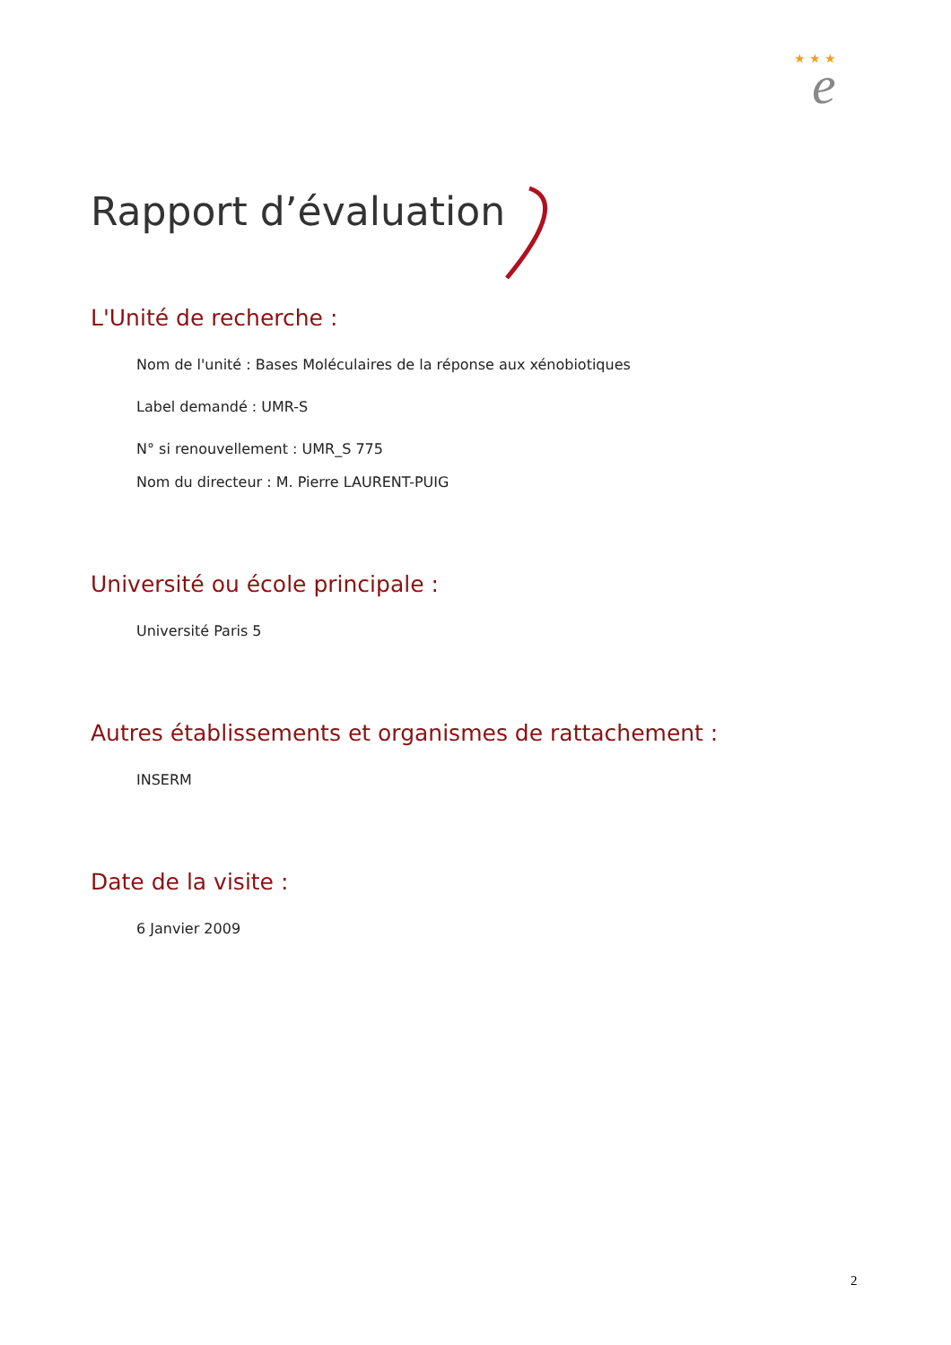★ ★ ★
e
Rapport d’évaluation
L'Unité de recherche :
Nom de l'unité : Bases Moléculaires de la réponse aux xénobiotiques
Label demandé : UMR-S
N° si renouvellement : UMR_S 775
Nom du directeur : M. Pierre LAURENT-PUIG
Université ou école principale :
Université Paris 5
Autres établissements et organismes de rattachement :
INSERM
Date de la visite :
6 Janvier 2009
2